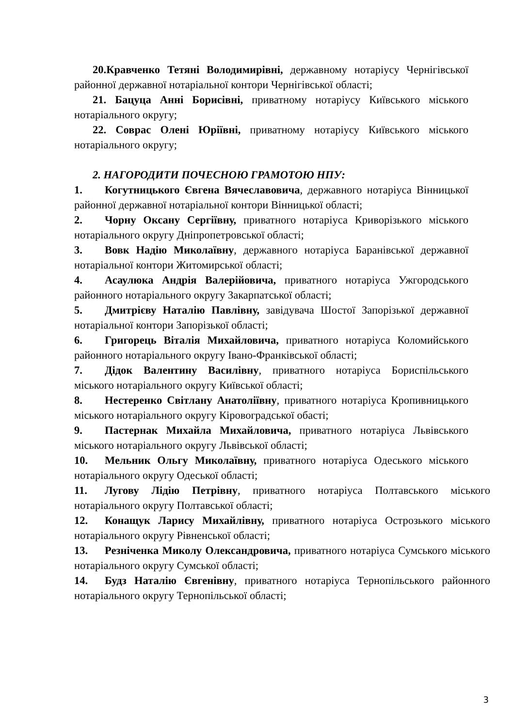20.Кравченко Тетяні Володимирівні, державному нотаріусу Чернігівської районної державної нотаріальної контори Чернігівської області;
21. Бацуца Анні Борисівні, приватному нотаріусу Київського міського нотаріального округу;
22. Соврас Олені Юріївні, приватному нотаріусу Київського міського нотаріального округу;
2. НАГОРОДИТИ ПОЧЕСНОЮ ГРАМОТОЮ НПУ:
1. Когутницького Євгена Вячеславовича, державного нотаріуса Вінницької районної державної нотаріальної контори Вінницької області;
2. Чорну Оксану Сергіївну, приватного нотаріуса Криворізького міського нотаріального округу Дніпропетровської області;
3. Вовк Надію Миколаївну, державного нотаріуса Баранівської державної нотаріальної контори Житомирської області;
4. Асаулюка Андрія Валерійовича, приватного нотаріуса Ужгородського районного нотаріального округу Закарпатської області;
5. Дмитрієву Наталію Павлівну, завідувача Шостої Запорізької державної нотаріальної контори Запорізької області;
6. Григорець Віталія Михайловича, приватного нотаріуса Коломийського районного нотаріального округу Івано-Франківської області;
7. Дідок Валентину Василівну, приватного нотаріуса Бориспільського міського нотаріального округу Київської області;
8. Нестеренко Світлану Анатоліївну, приватного нотаріуса Кропивницького міського нотаріального округу Кіровоградської обасті;
9. Пастернак Михайла Михайловича, приватного нотаріуса Львівського міського нотаріального округу Львівської області;
10. Мельник Ольгу Миколаївну, приватного нотаріуса Одеського міського нотаріального округу Одеської області;
11. Лугову Лідію Петрівну, приватного нотаріуса Полтавського міського нотаріального округу Полтавської області;
12. Конащук Ларису Михайлівну, приватного нотаріуса Острозького міського нотаріального округу Рівненської області;
13. Резніченка Миколу Олександровича, приватного нотаріуса Сумського міського нотаріального округу Сумської області;
14. Будз Наталію Євгенівну, приватного нотаріуса Тернопільського районного нотаріального округу Тернопільської області;
3